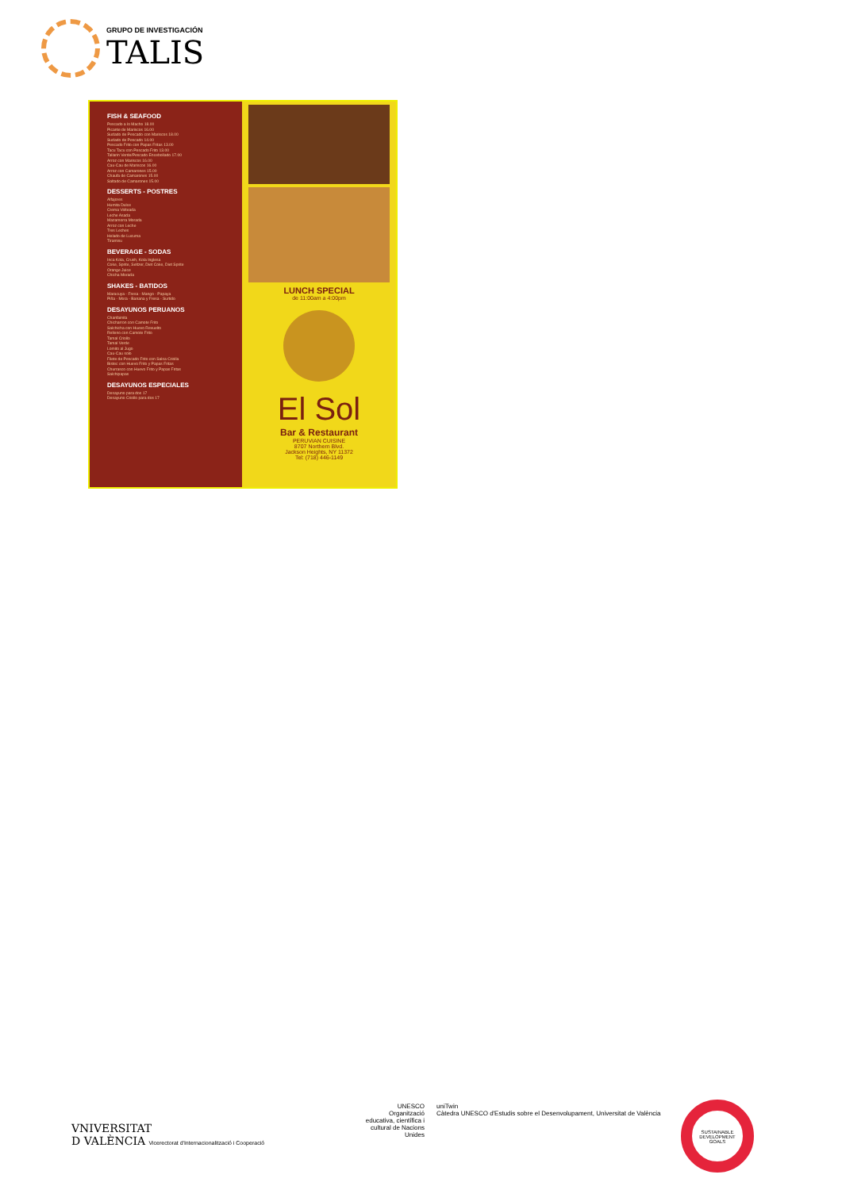GRUPO DE INVESTIGACIÓN
TALIS
FISH & SEAFOOD
Pescado a lo Macho 18.00
Picante de Mariscos 16.00
Sudado de Pescado con Mariscos 18.00
Sudado de Pescado 14.00
Pescado Frito con Papas Fritas 13.00
Tacu Tacu con Pescado Frito 13.00
Tallarin Verde/Pescado Encebollado 17.00
Arroz con Mariscos 16.00
Cau-Cau de Mariscos 16.00
Arroz con Camarones 15.00
Chaufa de Camarones 15.00
Saltado de Camarones 15.00
DESSERTS - POSTRES
Alfajores
Humita Dulce
Crema Volteada
Leche Asada
Mazamorra Morada
Arroz con Leche
Tres Leches
Helado de Lucuma
Tiramisu
BEVERAGE - SODAS
Inca Kola, Crush, Kola Inglesa
Coke, Sprite, Seltzer, Diet Coke, Diet Sprite
Orange Juice
Chicha Morada
SHAKES - BATIDOS
Maracuya - Fresa - Mango - Papaya
Piña - Mora - Banana y Fresa - Surtido
DESAYUNOS PERUANOS
Chanfainita
Chicharron con Camote Frito
Salchicha con Huevo Revuelto
Relleno con Camote Frito
Tamal Criollo
Tamal Verde
Lomito al Jugo
Cau-Cau solo
Filete de Pescado Frito con Salsa Criolla
Bistec con Huevo Frito y Papas Fritas
Churrasco con Huevo Frito y Papas Fritas
Salchipapas
DESAYUNOS ESPECIALES
Desayuno para dos 17
Desayuno Criollo para dos 17
LUNCH SPECIAL
de 11:00am a 4:00pm
El Sol
Bar & Restaurant
PERUVIAN CUISINE
8707 Northern Blvd.
Jackson Heights, NY 11372
Tel: (718) 446-1149
VNIVERSITAT
D VALÈNCIA Vicerectorat d'Internacionalització i Cooperació
UNESCO
Organització educativa, científica i cultural de Nacions Unides
uniTwin
Càtedra UNESCO d'Estudis sobre el Desenvolupament, Universitat de València
SUSTAINABLE DEVELOPMENT GOALS